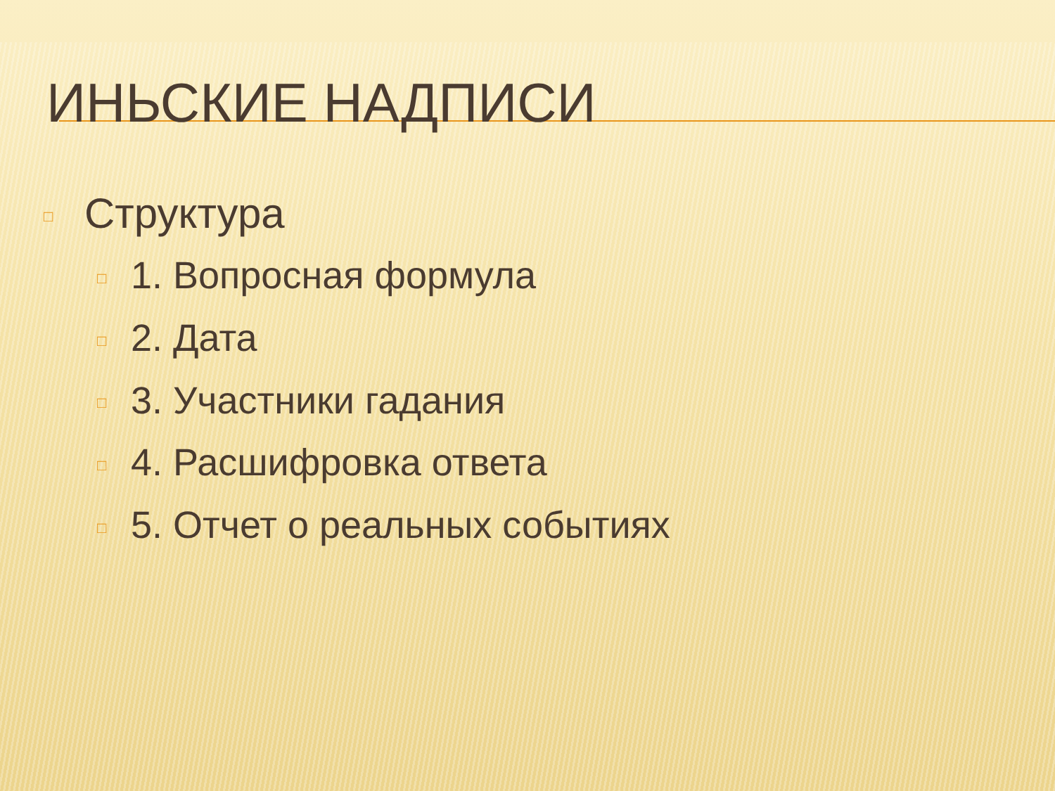ИНЬСКИЕ НАДПИСИ
□ Структура
□ 1. Вопросная формула
□ 2. Дата
□ 3. Участники гадания
□ 4. Расшифровка ответа
□ 5. Отчет о реальных событиях